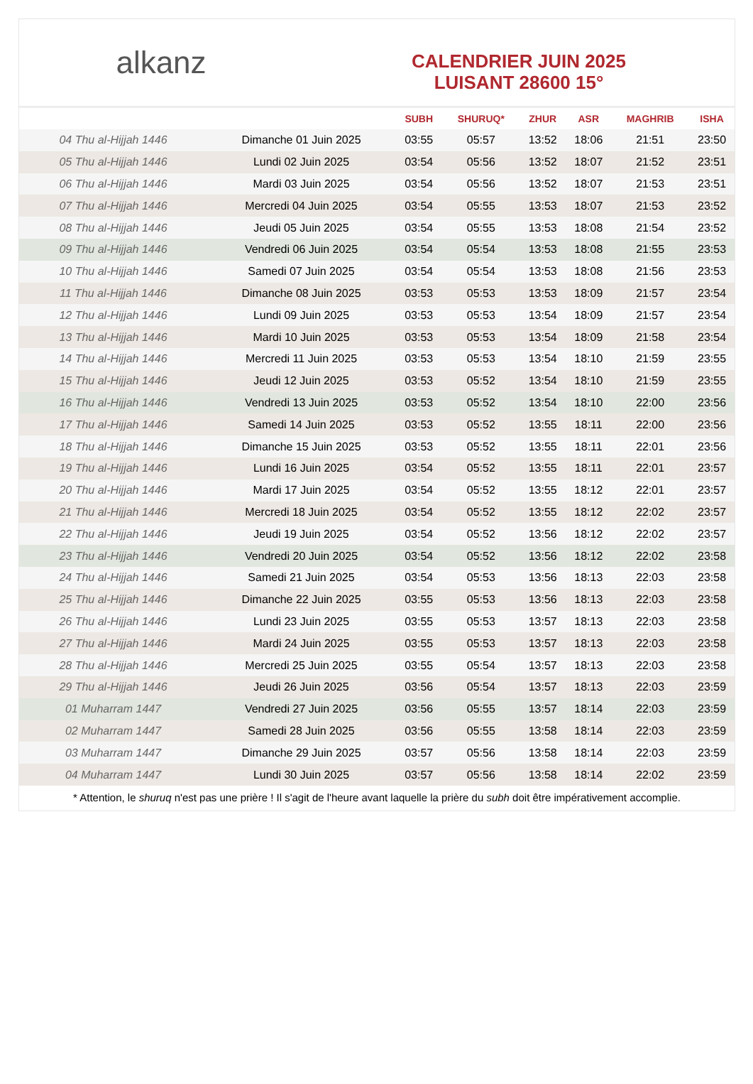alkanz
CALENDRIER JUIN 2025
LUISANT 28600 15°
| | | SUBH | SHURUQ* | ZHUR | ASR | MAGHRIB | ISHA |
| --- | --- | --- | --- | --- | --- | --- | --- |
| 04 Thu al-Hijjah 1446 | Dimanche 01 Juin 2025 | 03:55 | 05:57 | 13:52 | 18:06 | 21:51 | 23:50 |
| 05 Thu al-Hijjah 1446 | Lundi 02 Juin 2025 | 03:54 | 05:56 | 13:52 | 18:07 | 21:52 | 23:51 |
| 06 Thu al-Hijjah 1446 | Mardi 03 Juin 2025 | 03:54 | 05:56 | 13:52 | 18:07 | 21:53 | 23:51 |
| 07 Thu al-Hijjah 1446 | Mercredi 04 Juin 2025 | 03:54 | 05:55 | 13:53 | 18:07 | 21:53 | 23:52 |
| 08 Thu al-Hijjah 1446 | Jeudi 05 Juin 2025 | 03:54 | 05:55 | 13:53 | 18:08 | 21:54 | 23:52 |
| 09 Thu al-Hijjah 1446 | Vendredi 06 Juin 2025 | 03:54 | 05:54 | 13:53 | 18:08 | 21:55 | 23:53 |
| 10 Thu al-Hijjah 1446 | Samedi 07 Juin 2025 | 03:54 | 05:54 | 13:53 | 18:08 | 21:56 | 23:53 |
| 11 Thu al-Hijjah 1446 | Dimanche 08 Juin 2025 | 03:53 | 05:53 | 13:53 | 18:09 | 21:57 | 23:54 |
| 12 Thu al-Hijjah 1446 | Lundi 09 Juin 2025 | 03:53 | 05:53 | 13:54 | 18:09 | 21:57 | 23:54 |
| 13 Thu al-Hijjah 1446 | Mardi 10 Juin 2025 | 03:53 | 05:53 | 13:54 | 18:09 | 21:58 | 23:54 |
| 14 Thu al-Hijjah 1446 | Mercredi 11 Juin 2025 | 03:53 | 05:53 | 13:54 | 18:10 | 21:59 | 23:55 |
| 15 Thu al-Hijjah 1446 | Jeudi 12 Juin 2025 | 03:53 | 05:52 | 13:54 | 18:10 | 21:59 | 23:55 |
| 16 Thu al-Hijjah 1446 | Vendredi 13 Juin 2025 | 03:53 | 05:52 | 13:54 | 18:10 | 22:00 | 23:56 |
| 17 Thu al-Hijjah 1446 | Samedi 14 Juin 2025 | 03:53 | 05:52 | 13:55 | 18:11 | 22:00 | 23:56 |
| 18 Thu al-Hijjah 1446 | Dimanche 15 Juin 2025 | 03:53 | 05:52 | 13:55 | 18:11 | 22:01 | 23:56 |
| 19 Thu al-Hijjah 1446 | Lundi 16 Juin 2025 | 03:54 | 05:52 | 13:55 | 18:11 | 22:01 | 23:57 |
| 20 Thu al-Hijjah 1446 | Mardi 17 Juin 2025 | 03:54 | 05:52 | 13:55 | 18:12 | 22:01 | 23:57 |
| 21 Thu al-Hijjah 1446 | Mercredi 18 Juin 2025 | 03:54 | 05:52 | 13:55 | 18:12 | 22:02 | 23:57 |
| 22 Thu al-Hijjah 1446 | Jeudi 19 Juin 2025 | 03:54 | 05:52 | 13:56 | 18:12 | 22:02 | 23:57 |
| 23 Thu al-Hijjah 1446 | Vendredi 20 Juin 2025 | 03:54 | 05:52 | 13:56 | 18:12 | 22:02 | 23:58 |
| 24 Thu al-Hijjah 1446 | Samedi 21 Juin 2025 | 03:54 | 05:53 | 13:56 | 18:13 | 22:03 | 23:58 |
| 25 Thu al-Hijjah 1446 | Dimanche 22 Juin 2025 | 03:55 | 05:53 | 13:56 | 18:13 | 22:03 | 23:58 |
| 26 Thu al-Hijjah 1446 | Lundi 23 Juin 2025 | 03:55 | 05:53 | 13:57 | 18:13 | 22:03 | 23:58 |
| 27 Thu al-Hijjah 1446 | Mardi 24 Juin 2025 | 03:55 | 05:53 | 13:57 | 18:13 | 22:03 | 23:58 |
| 28 Thu al-Hijjah 1446 | Mercredi 25 Juin 2025 | 03:55 | 05:54 | 13:57 | 18:13 | 22:03 | 23:58 |
| 29 Thu al-Hijjah 1446 | Jeudi 26 Juin 2025 | 03:56 | 05:54 | 13:57 | 18:13 | 22:03 | 23:59 |
| 01 Muharram 1447 | Vendredi 27 Juin 2025 | 03:56 | 05:55 | 13:57 | 18:14 | 22:03 | 23:59 |
| 02 Muharram 1447 | Samedi 28 Juin 2025 | 03:56 | 05:55 | 13:58 | 18:14 | 22:03 | 23:59 |
| 03 Muharram 1447 | Dimanche 29 Juin 2025 | 03:57 | 05:56 | 13:58 | 18:14 | 22:03 | 23:59 |
| 04 Muharram 1447 | Lundi 30 Juin 2025 | 03:57 | 05:56 | 13:58 | 18:14 | 22:02 | 23:59 |
* Attention, le shuruq n'est pas une prière ! Il s'agit de l'heure avant laquelle la prière du subh doit être impérativement accomplie.